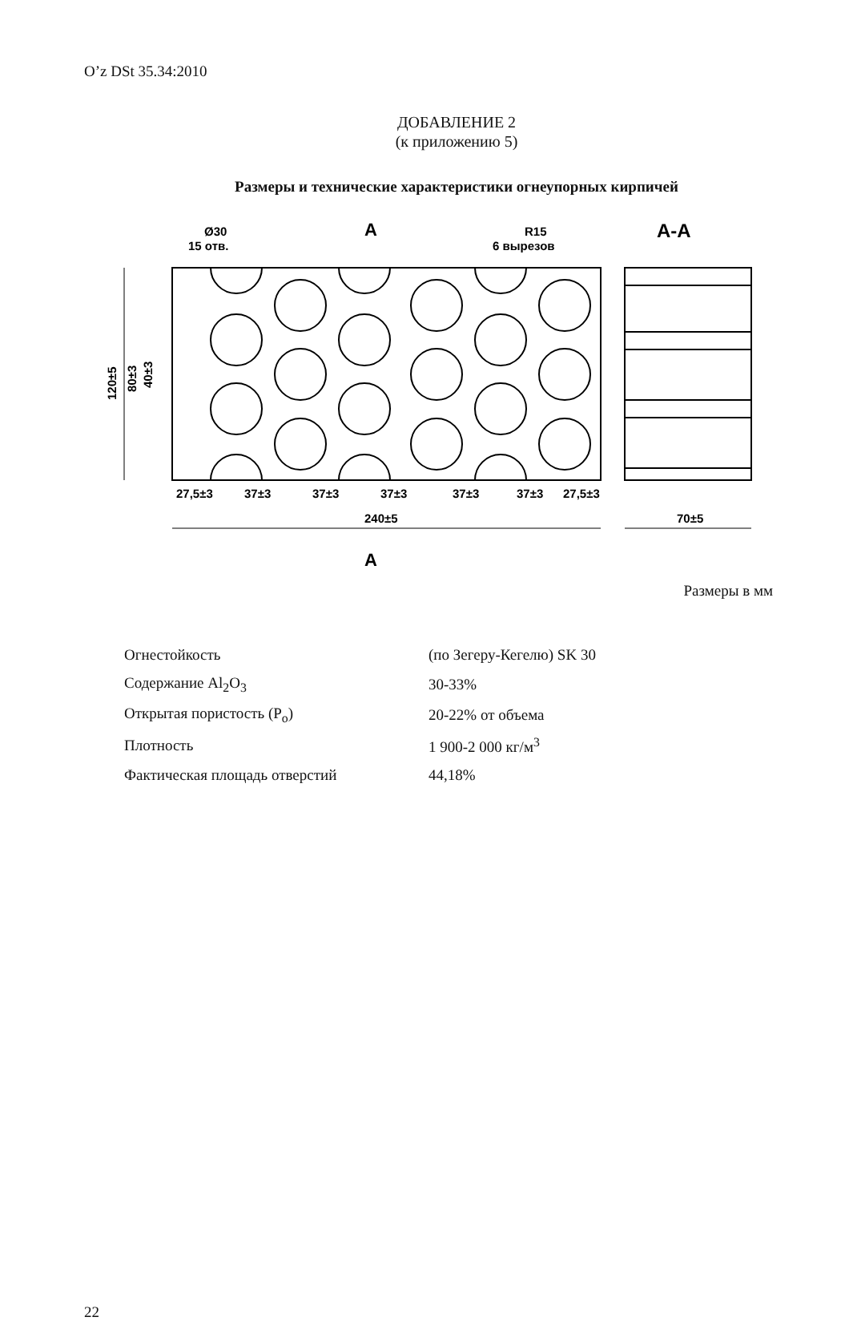O’z DSt 35.34:2010
ДОБАВЛЕНИЕ 2
(к приложению 5)
Размеры и технические характеристики огнеупорных кирпичей
Ø30
15 отв.
R15
6 вырезов
A
A
A-A
27,5±3
37±3
37±3
37±3
37±3
37±3
27,5±3
240±5
70±5
120±5
80±3
40±3
Размеры в мм
| Огнестойкость | (по Зегеру-Кегелю) SK 30 |
| Содержание Al<sub>2</sub>O<sub>3</sub> | 30-33% |
| Открытая пористость (P<sub>o</sub>) | 20-22% от объема |
| Плотность | 1 900-2 000 кг/м<sup>3</sup> |
| Фактическая площадь отверстий | 44,18% |
22